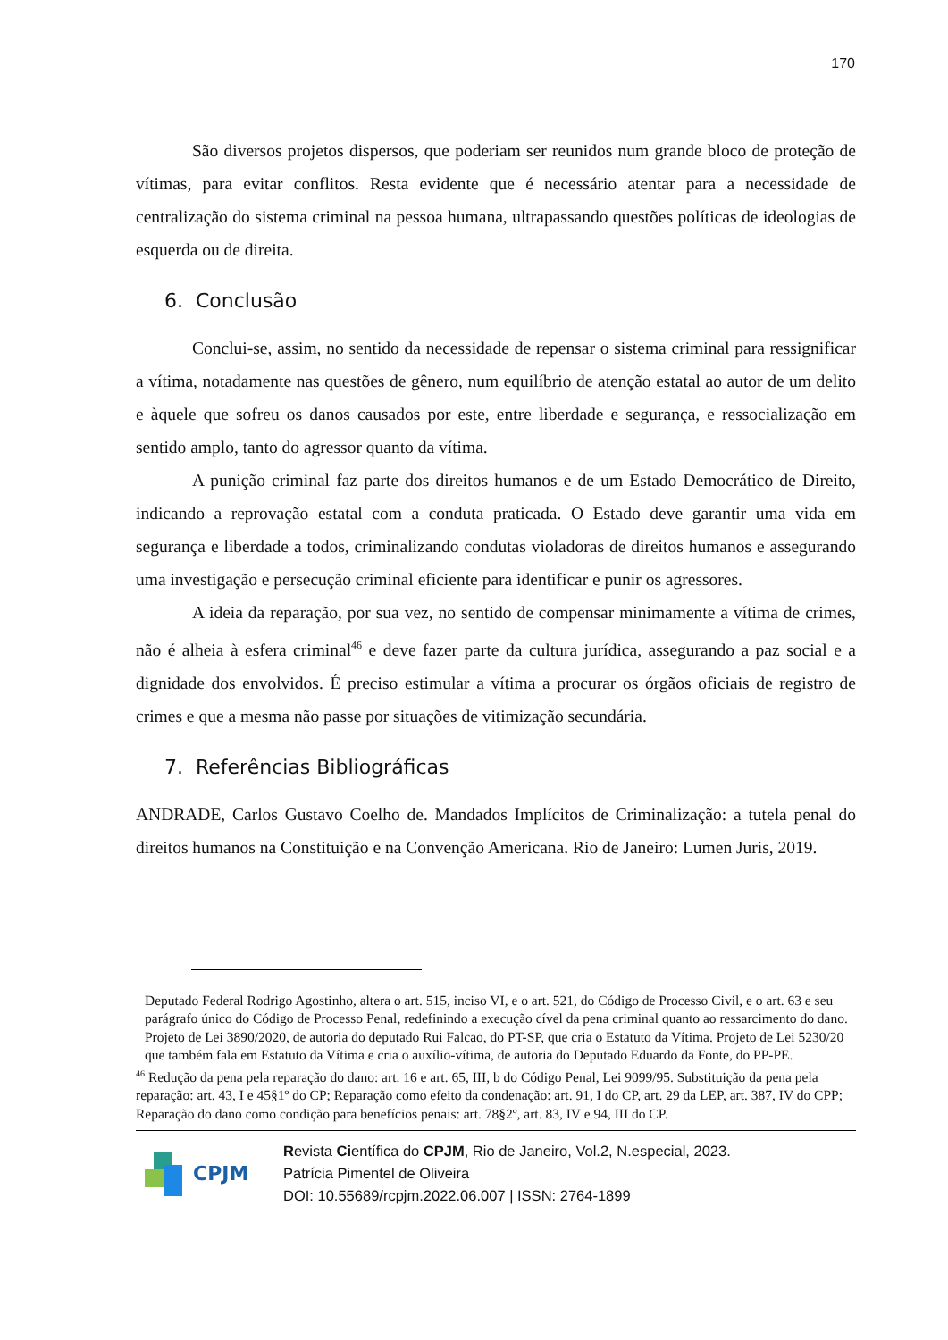170
São diversos projetos dispersos, que poderiam ser reunidos num grande bloco de proteção de vítimas, para evitar conflitos. Resta evidente que é necessário atentar para a necessidade de centralização do sistema criminal na pessoa humana, ultrapassando questões políticas de ideologias de esquerda ou de direita.
6. Conclusão
Conclui-se, assim, no sentido da necessidade de repensar o sistema criminal para ressignificar a vítima, notadamente nas questões de gênero, num equilíbrio de atenção estatal ao autor de um delito e àquele que sofreu os danos causados por este, entre liberdade e segurança, e ressocialização em sentido amplo, tanto do agressor quanto da vítima.
A punição criminal faz parte dos direitos humanos e de um Estado Democrático de Direito, indicando a reprovação estatal com a conduta praticada. O Estado deve garantir uma vida em segurança e liberdade a todos, criminalizando condutas violadoras de direitos humanos e assegurando uma investigação e persecução criminal eficiente para identificar e punir os agressores.
A ideia da reparação, por sua vez, no sentido de compensar minimamente a vítima de crimes, não é alheia à esfera criminal<sup>46</sup> e deve fazer parte da cultura jurídica, assegurando a paz social e a dignidade dos envolvidos. É preciso estimular a vítima a procurar os órgãos oficiais de registro de crimes e que a mesma não passe por situações de vitimização secundária.
7. Referências Bibliográficas
ANDRADE, Carlos Gustavo Coelho de. Mandados Implícitos de Criminalização: a tutela penal do direitos humanos na Constituição e na Convenção Americana. Rio de Janeiro: Lumen Juris, 2019.
Deputado Federal Rodrigo Agostinho, altera o art. 515, inciso VI, e o art. 521, do Código de Processo Civil, e o art. 63 e seu parágrafo único do Código de Processo Penal, redefinindo a execução cível da pena criminal quanto ao ressarcimento do dano. Projeto de Lei 3890/2020, de autoria do deputado Rui Falcao, do PT-SP, que cria o Estatuto da Vítima. Projeto de Lei 5230/20 que também fala em Estatuto da Vítima e cria o auxílio-vítima, de autoria do Deputado Eduardo da Fonte, do PP-PE.
<sup>46</sup> Redução da pena pela reparação do dano: art. 16 e art. 65, III, b do Código Penal, Lei 9099/95. Substituição da pena pela reparação: art. 43, I e 45§1º do CP; Reparação como efeito da condenação: art. 91, I do CP, art. 29 da LEP, art. 387, IV do CPP; Reparação do dano como condição para benefícios penais: art. 78§2º, art. 83, IV e 94, III do CP.
CPJM
Revista Científica do CPJM, Rio de Janeiro, Vol.2, N.especial, 2023.
Patrícia Pimentel de Oliveira
DOI: 10.55689/rcpjm.2022.06.007 | ISSN: 2764-1899